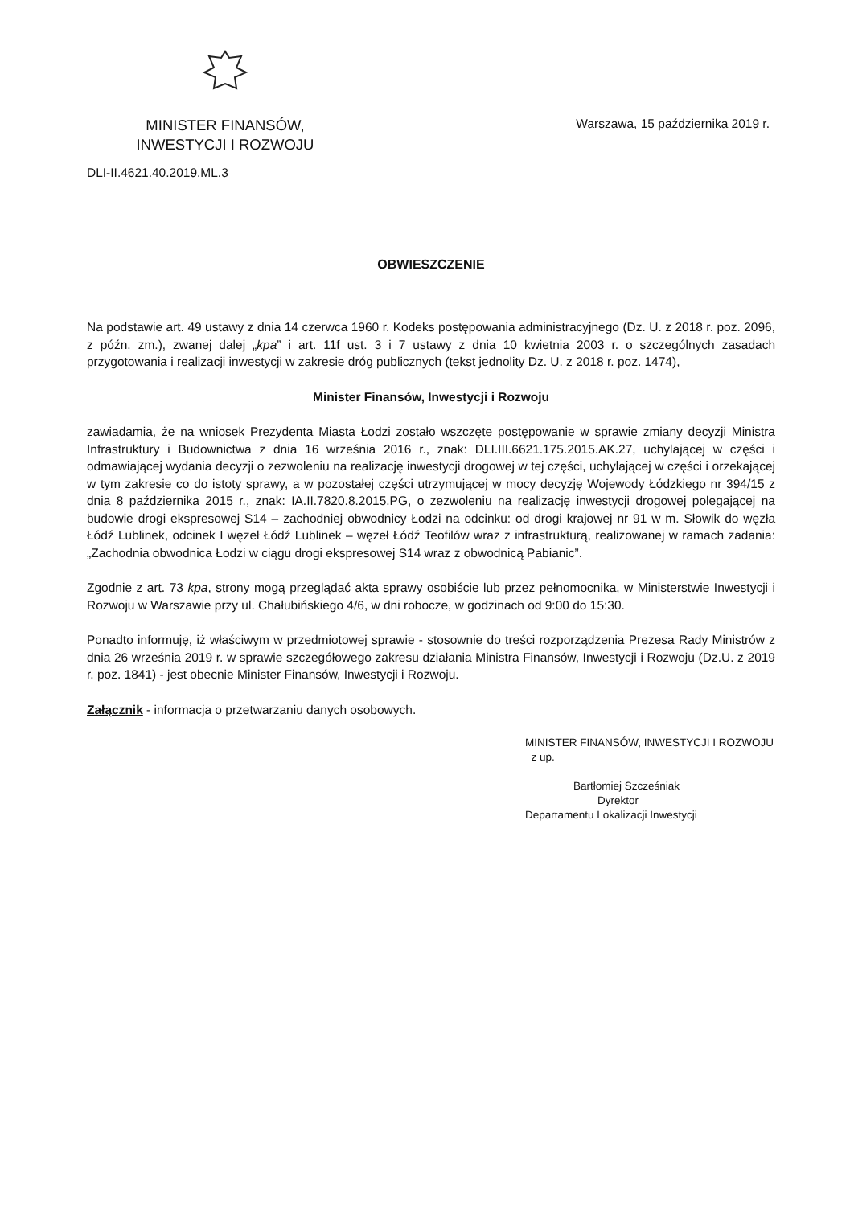MINISTER FINANSÓW,
INWESTYCJI I ROZWOJU
Warszawa, 15 października 2019 r.
DLI-II.4621.40.2019.ML.3
OBWIESZCZENIE
Na podstawie art. 49 ustawy z dnia 14 czerwca 1960 r. Kodeks postępowania administracyjnego (Dz. U. z 2018 r. poz. 2096, z późn. zm.), zwanej dalej „kpa” i art. 11f ust. 3 i 7 ustawy z dnia 10 kwietnia 2003 r. o szczególnych zasadach przygotowania i realizacji inwestycji w zakresie dróg publicznych (tekst jednolity Dz. U. z 2018 r. poz. 1474),
Minister Finansów, Inwestycji i Rozwoju
zawiadamia, że na wniosek Prezydenta Miasta Łodzi zostało wszczęte postępowanie w sprawie zmiany decyzji Ministra Infrastruktury i Budownictwa z dnia 16 września 2016 r., znak: DLI.III.6621.175.2015.AK.27, uchylającej w części i odmawiającej wydania decyzji o zezwoleniu na realizację inwestycji drogowej w tej części, uchylającej w części i orzekającej w tym zakresie co do istoty sprawy, a w pozostałej części utrzymującej w mocy decyzję Wojewody Łódzkiego nr 394/15 z dnia 8 października 2015 r., znak: IA.II.7820.8.2015.PG, o zezwoleniu na realizację inwestycji drogowej polegającej na budowie drogi ekspresowej S14 – zachodniej obwodnicy Łodzi na odcinku: od drogi krajowej nr 91 w m. Słowik do węzła Łódź Lublinek, odcinek I węzeł Łódź Lublinek – węzeł Łódź Teofilów wraz z infrastrukturą, realizowanej w ramach zadania: „Zachodnia obwodnica Łodzi w ciągu drogi ekspresowej S14 wraz z obwodnicą Pabianic”.
Zgodnie z art. 73 kpa, strony mogą przeglądać akta sprawy osobiście lub przez pełnomocnika, w Ministerstwie Inwestycji i Rozwoju w Warszawie przy ul. Chałubińskiego 4/6, w dni robocze, w godzinach od 9:00 do 15:30.
Ponadto informuję, iż właściwym w przedmiotowej sprawie - stosownie do treści rozporządzenia Prezesa Rady Ministrów z dnia 26 września 2019 r. w sprawie szczegółowego zakresu działania Ministra Finansów, Inwestycji i Rozwoju (Dz.U. z 2019 r. poz. 1841) - jest obecnie Minister Finansów, Inwestycji i Rozwoju.
Załącznik - informacja o przetwarzaniu danych osobowych.
MINISTER FINANSÓW, INWESTYCJI I ROZWOJU
z up.
Bartłomiej Szcześniak
Dyrektor
Departamentu Lokalizacji Inwestycji